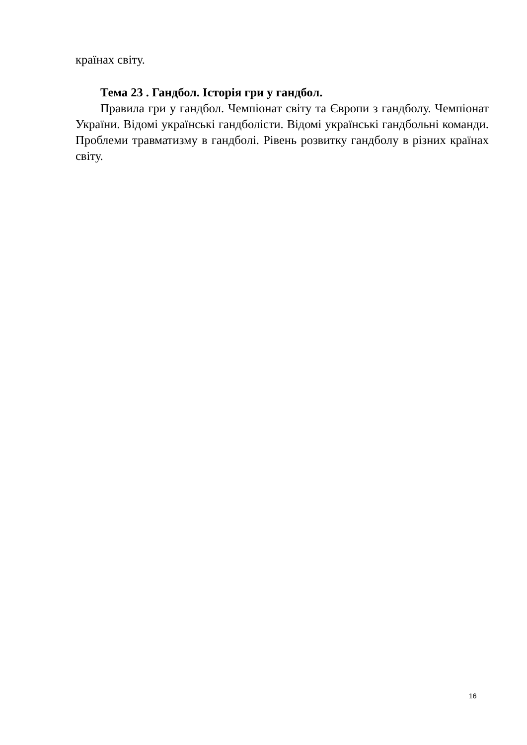країнах світу.
Тема 23 . Гандбол. Історія гри у гандбол.
Правила гри у гандбол. Чемпіонат світу та Європи з гандболу. Чемпіонат України. Відомі українські гандболісти. Відомі українські гандбольні команди. Проблеми травматизму в гандболі. Рівень розвитку гандболу в різних країнах світу.
16